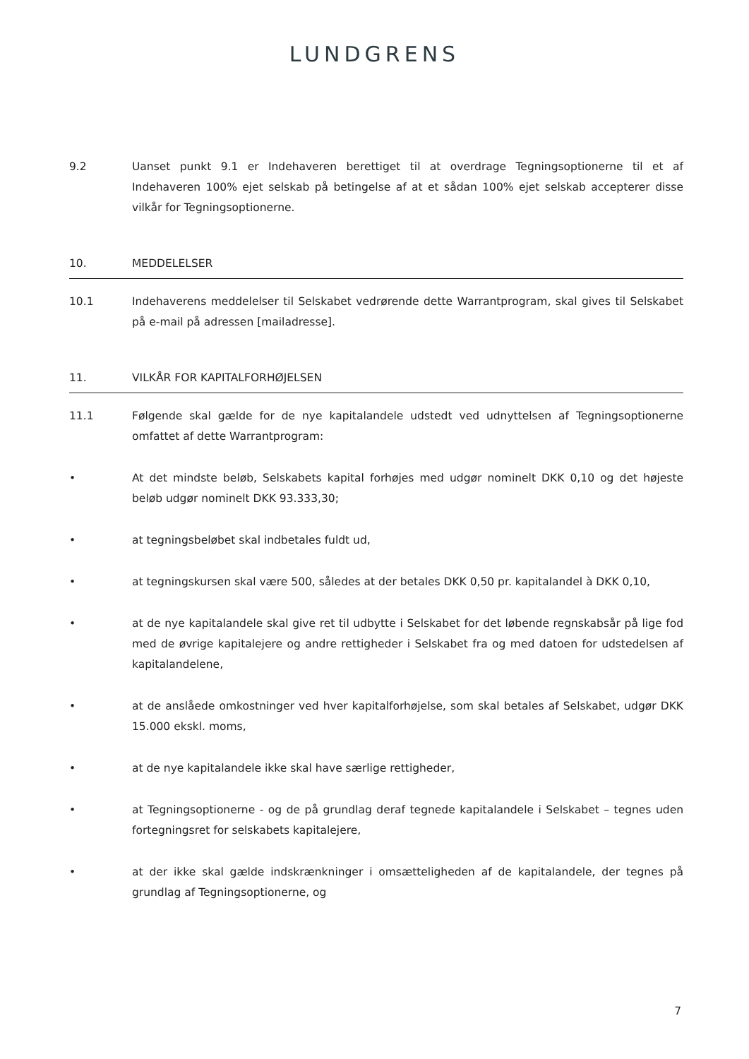LUNDGRENS
9.2 Uanset punkt 9.1 er Indehaveren berettiget til at overdrage Tegningsoptionerne til et af Indehaveren 100% ejet selskab på betingelse af at et sådan 100% ejet selskab accepterer disse vilkår for Tegningsoptionerne.
10. MEDDELELSER
10.1 Indehaverens meddelelser til Selskabet vedrørende dette Warrantprogram, skal gives til Selskabet på e-mail på adressen [mailadresse].
11. VILKÅR FOR KAPITALFORHØJELSEN
11.1 Følgende skal gælde for de nye kapitalandele udstedt ved udnyttelsen af Tegningsoptionerne omfattet af dette Warrantprogram:
• At det mindste beløb, Selskabets kapital forhøjes med udgør nominelt DKK 0,10 og det højeste beløb udgør nominelt DKK 93.333,30;
• at tegningsbeløbet skal indbetales fuldt ud,
• at tegningskursen skal være 500, således at der betales DKK 0,50 pr. kapitalandel à DKK 0,10,
• at de nye kapitalandele skal give ret til udbytte i Selskabet for det løbende regnskabsår på lige fod med de øvrige kapitalejere og andre rettigheder i Selskabet fra og med datoen for udstedelsen af kapitalandelene,
• at de anslåede omkostninger ved hver kapitalforhøjelse, som skal betales af Selskabet, udgør DKK 15.000 ekskl. moms,
• at de nye kapitalandele ikke skal have særlige rettigheder,
• at Tegningsoptionerne - og de på grundlag deraf tegnede kapitalandele i Selskabet – tegnes uden fortegningsret for selskabets kapitalejere,
• at der ikke skal gælde indskrænkninger i omsætteligheden af de kapitalandele, der tegnes på grundlag af Tegningsoptionerne, og
7